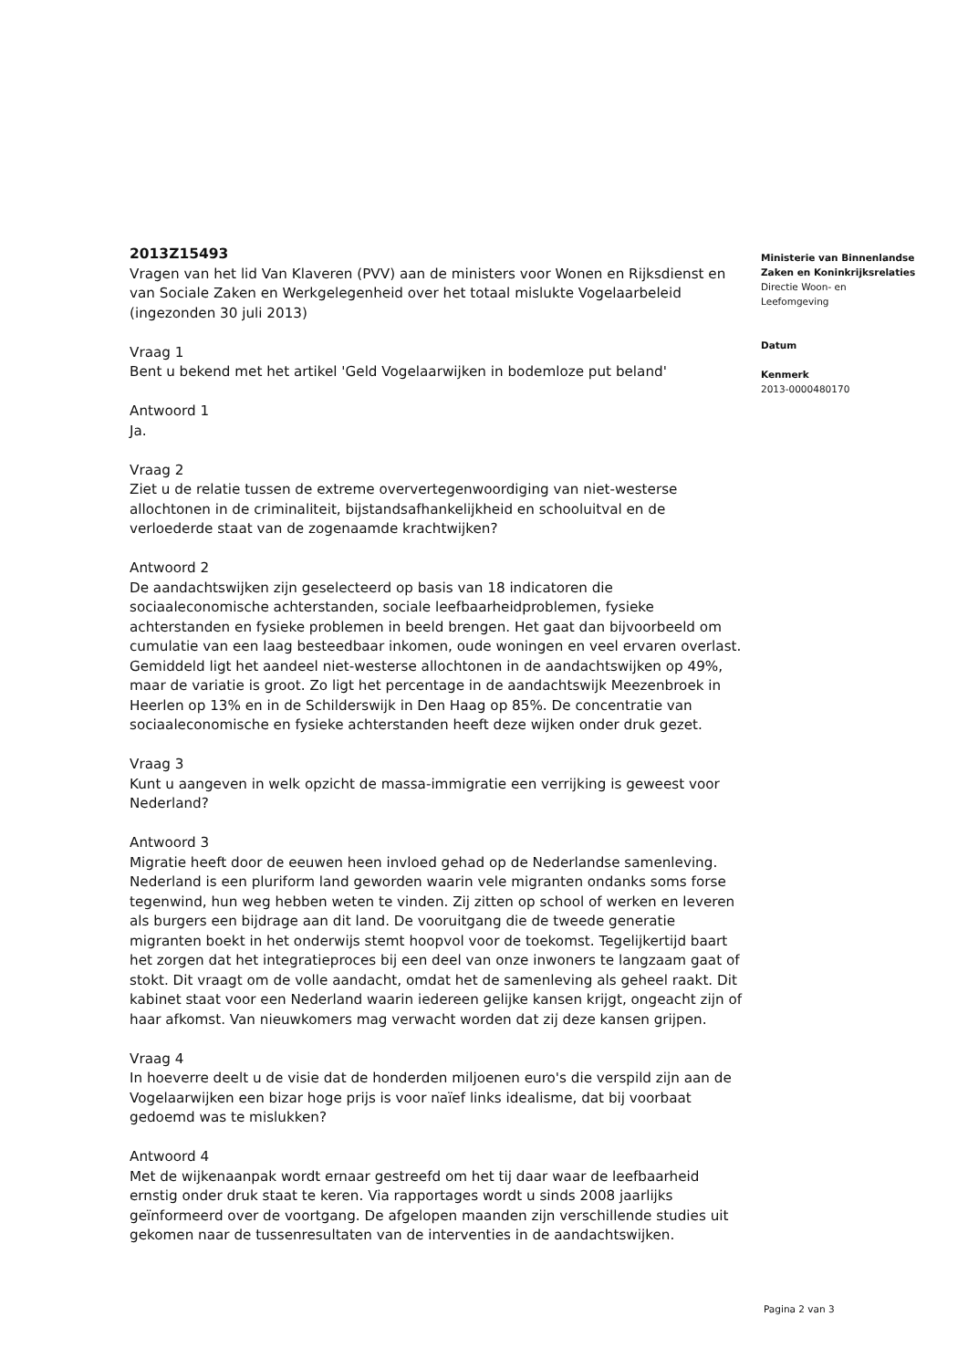2013Z15493
Vragen van het lid Van Klaveren (PVV) aan de ministers voor Wonen en Rijksdienst en van Sociale Zaken en Werkgelegenheid over het totaal mislukte Vogelaarbeleid (ingezonden 30 juli 2013)
Vraag 1
Bent u bekend met het artikel 'Geld Vogelaarwijken in bodemloze put beland'
Antwoord 1
Ja.
Vraag 2
Ziet u de relatie tussen de extreme oververtegenwoordiging van niet-westerse allochtonen in de criminaliteit, bijstandsafhankelijkheid en schooluitval en de verloederde staat van de zogenaamde krachtwijken?
Antwoord 2
De aandachtswijken zijn geselecteerd op basis van 18 indicatoren die sociaaleconomische achterstanden, sociale leefbaarheidproblemen, fysieke achterstanden en fysieke problemen in beeld brengen. Het gaat dan bijvoorbeeld om cumulatie van een laag besteedbaar inkomen, oude woningen en veel ervaren overlast. Gemiddeld ligt het aandeel niet-westerse allochtonen in de aandachtswijken op 49%, maar de variatie is groot. Zo ligt het percentage in de aandachtswijk Meezenbroek in Heerlen op 13% en in de Schilderswijk in Den Haag op 85%. De concentratie van sociaaleconomische en fysieke achterstanden heeft deze wijken onder druk gezet.
Vraag 3
Kunt u aangeven in welk opzicht de massa-immigratie een verrijking is geweest voor Nederland?
Antwoord 3
Migratie heeft door de eeuwen heen invloed gehad op de Nederlandse samenleving. Nederland is een pluriform land geworden waarin vele migranten ondanks soms forse tegenwind, hun weg hebben weten te vinden. Zij zitten op school of werken en leveren als burgers een bijdrage aan dit land. De vooruitgang die de tweede generatie migranten boekt in het onderwijs stemt hoopvol voor de toekomst. Tegelijkertijd baart het zorgen dat het integratieproces bij een deel van onze inwoners te langzaam gaat of stokt. Dit vraagt om de volle aandacht, omdat het de samenleving als geheel raakt. Dit kabinet staat voor een Nederland waarin iedereen gelijke kansen krijgt, ongeacht zijn of haar afkomst. Van nieuwkomers mag verwacht worden dat zij deze kansen grijpen.
Vraag 4
In hoeverre deelt u de visie dat de honderden miljoenen euro's die verspild zijn aan de Vogelaarwijken een bizar hoge prijs is voor naïef links idealisme, dat bij voorbaat gedoemd was te mislukken?
Antwoord 4
Met de wijkenaanpak wordt ernaar gestreefd om het tij daar waar de leefbaarheid ernstig onder druk staat te keren. Via rapportages wordt u sinds 2008 jaarlijks geïnformeerd over de voortgang. De afgelopen maanden zijn verschillende studies uit gekomen naar de tussenresultaten van de interventies in de aandachtswijken.
Ministerie van Binnenlandse Zaken en Koninkrijksrelaties
Directie Woon- en Leefomgeving
Datum
Kenmerk
2013-0000480170
Pagina 2 van 3